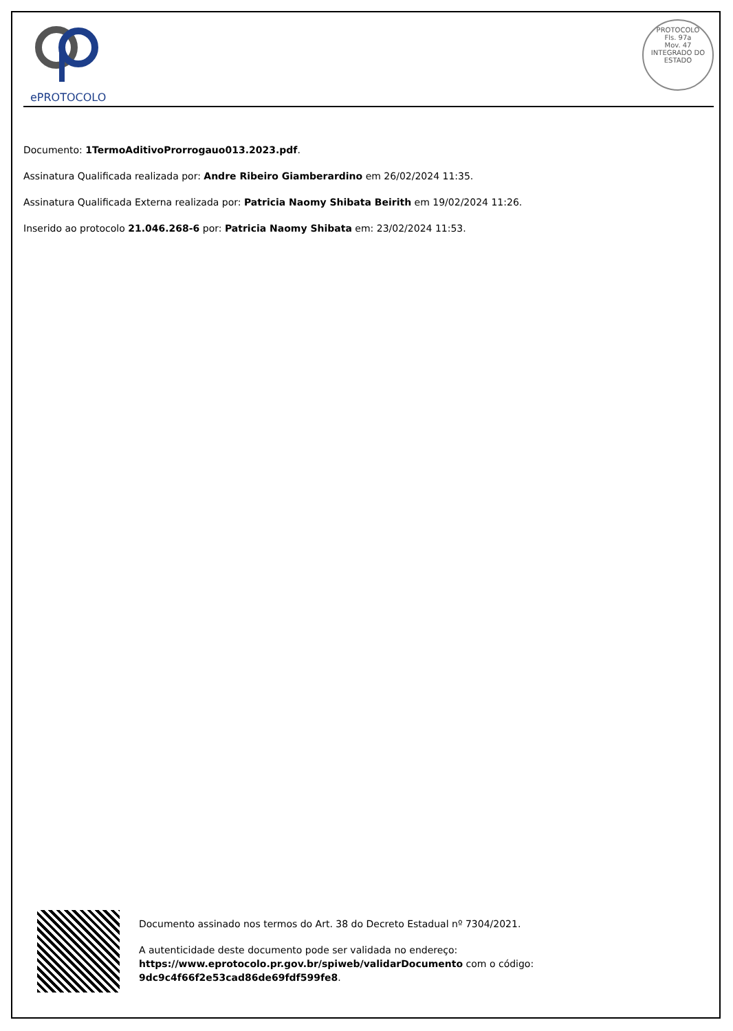ePROTOCOLO
PROTOCOLO
Fls. 97a
Mov. 47
INTEGRADO DO ESTADO
Documento: 1TermoAditivoProrrogauo013.2023.pdf.
Assinatura Qualificada realizada por: Andre Ribeiro Giamberardino em 26/02/2024 11:35.
Assinatura Qualificada Externa realizada por: Patricia Naomy Shibata Beirith em 19/02/2024 11:26.
Inserido ao protocolo 21.046.268-6 por: Patricia Naomy Shibata em: 23/02/2024 11:53.
Documento assinado nos termos do Art. 38 do Decreto Estadual nº 7304/2021.
A autenticidade deste documento pode ser validada no endereço:
https://www.eprotocolo.pr.gov.br/spiweb/validarDocumento com o código:
9dc9c4f66f2e53cad86de69fdf599fe8.